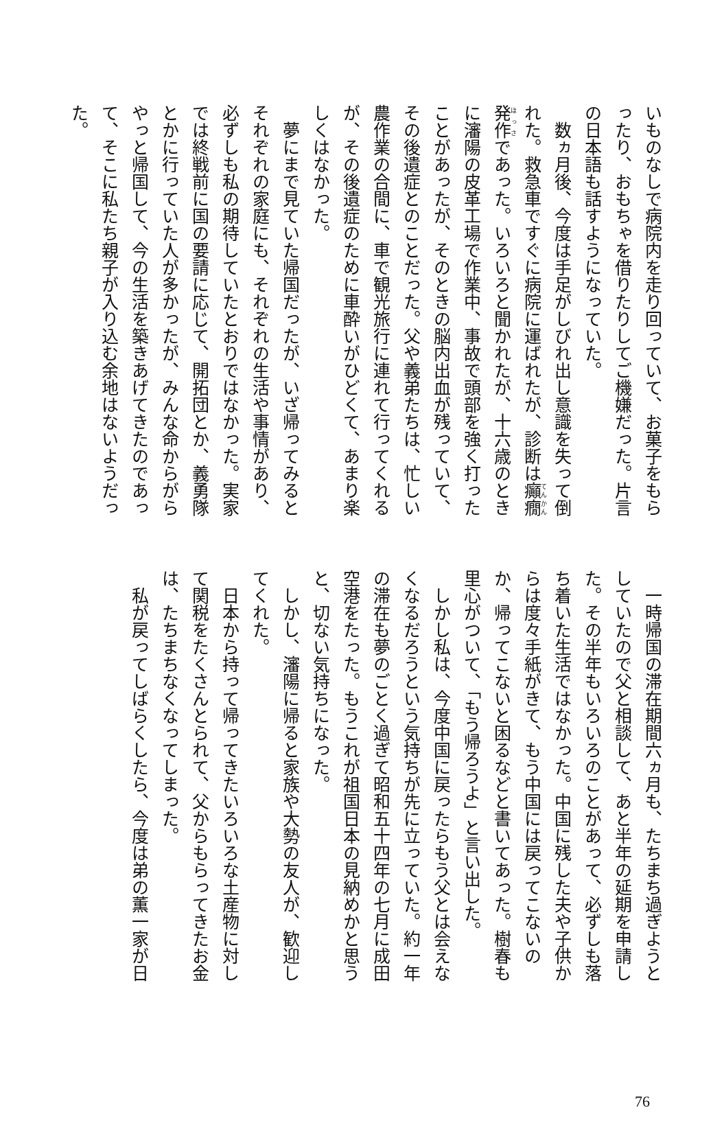いものなしで病院内を走り回っていて、お菓子をもらったり、おもちゃを借りたりしてご機嫌だった。片言の日本語も話すようになっていた。
　数ヵ月後、今度は手足がしびれ出し意識を失って倒れた。救急車ですぐに病院に運ばれたが、診断は癲癇発作であった。いろいろと聞かれたが、十六歳のときに瀋陽の皮革工場で作業中、事故で頭部を強く打ったことがあったが、そのときの脳内出血が残っていて、その後遺症とのことだった。父や義弟たちは、忙しい農作業の合間に、車で観光旅行に連れて行ってくれるが、その後遺症のために車酔いがひどくて、あまり楽しくはなかった。
　夢にまで見ていた帰国だったが、いざ帰ってみるとそれぞれの家庭にも、それぞれの生活や事情があり、必ずしも私の期待していたとおりではなかった。実家では終戦前に国の要請に応じて、開拓団とか、義勇隊とかに行っていた人が多かったが、みんな命からがらやっと帰国して、今の生活を築きあげてきたのであって、そこに私たち親子が入り込む余地はないようだった。
　一時帰国の滞在期間六ヵ月も、たちまち過ぎようとしていたので父と相談して、あと半年の延期を申請した。その半年もいろいろのことがあって、必ずしも落ち着いた生活ではなかった。中国に残した夫や子供からは度々手紙がきて、もう中国には戻ってこないのか、帰ってこないと困るなどと書いてあった。樹春も里心がついて、「もう帰ろうよ」と言い出した。
　しかし私は、今度中国に戻ったらもう父とは会えなくなるだろうという気持ちが先に立っていた。約一年の滞在も夢のごとく過ぎて昭和五十四年の七月に成田空港をたった。もうこれが祖国日本の見納めかと思うと、切ない気持ちになった。
　しかし、瀋陽に帰ると家族や大勢の友人が、歓迎してくれた。
　日本から持って帰ってきたいろいろな土産物に対して関税をたくさんとられて、父からもらってきたお金は、たちまちなくなってしまった。
　私が戻ってしばらくしたら、今度は弟の薫一家が日
76